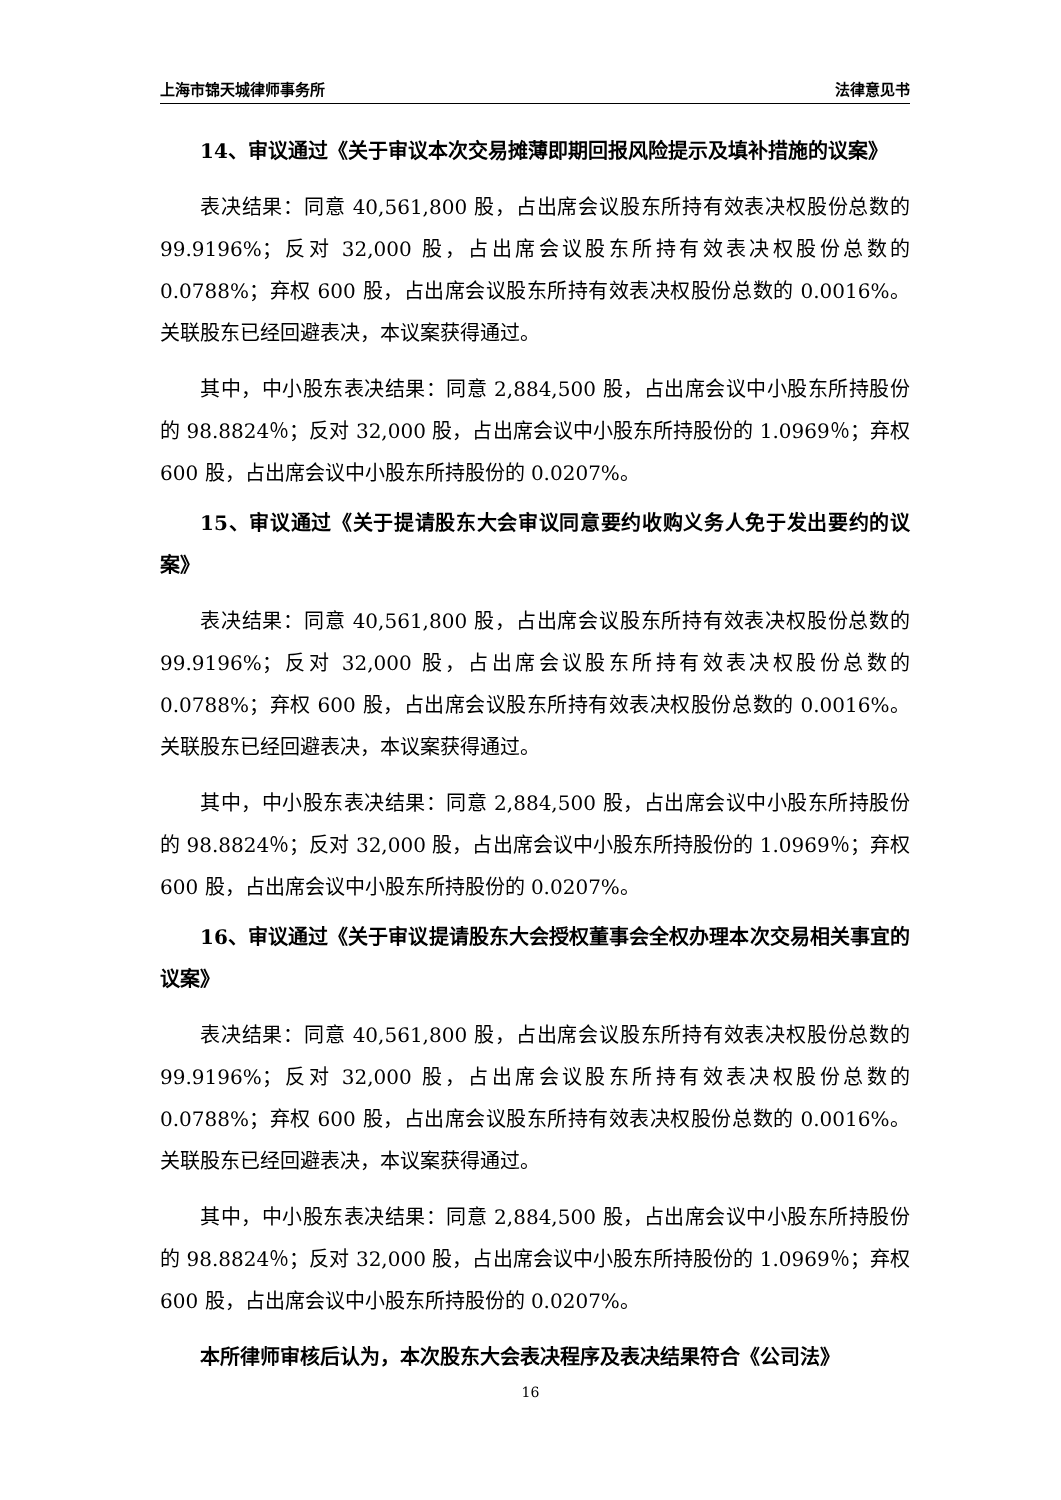上海市锦天城律师事务所 法律意见书
14、审议通过《关于审议本次交易摊薄即期回报风险提示及填补措施的议案》
表决结果：同意 40,561,800 股，占出席会议股东所持有效表决权股份总数的 99.9196%；反对 32,000 股，占出席会议股东所持有效表决权股份总数的 0.0788%；弃权 600 股，占出席会议股东所持有效表决权股份总数的 0.0016%。关联股东已经回避表决，本议案获得通过。
其中，中小股东表决结果：同意 2,884,500 股，占出席会议中小股东所持股份的 98.8824％；反对 32,000 股，占出席会议中小股东所持股份的 1.0969％；弃权 600 股，占出席会议中小股东所持股份的 0.0207%。
15、审议通过《关于提请股东大会审议同意要约收购义务人免于发出要约的议案》
表决结果：同意 40,561,800 股，占出席会议股东所持有效表决权股份总数的 99.9196%；反对 32,000 股，占出席会议股东所持有效表决权股份总数的 0.0788%；弃权 600 股，占出席会议股东所持有效表决权股份总数的 0.0016%。关联股东已经回避表决，本议案获得通过。
其中，中小股东表决结果：同意 2,884,500 股，占出席会议中小股东所持股份的 98.8824％；反对 32,000 股，占出席会议中小股东所持股份的 1.0969％；弃权 600 股，占出席会议中小股东所持股份的 0.0207%。
16、审议通过《关于审议提请股东大会授权董事会全权办理本次交易相关事宜的议案》
表决结果：同意 40,561,800 股，占出席会议股东所持有效表决权股份总数的 99.9196%；反对 32,000 股，占出席会议股东所持有效表决权股份总数的 0.0788%；弃权 600 股，占出席会议股东所持有效表决权股份总数的 0.0016%。关联股东已经回避表决，本议案获得通过。
其中，中小股东表决结果：同意 2,884,500 股，占出席会议中小股东所持股份的 98.8824％；反对 32,000 股，占出席会议中小股东所持股份的 1.0969％；弃权 600 股，占出席会议中小股东所持股份的 0.0207%。
本所律师审核后认为，本次股东大会表决程序及表决结果符合《公司法》
16